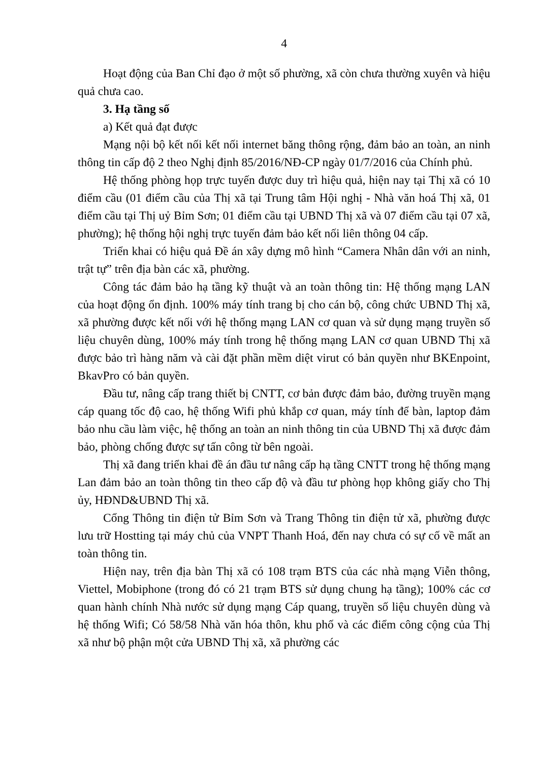4
Hoạt động của Ban Chỉ đạo ở một số phường, xã còn chưa thường xuyên và hiệu quả chưa cao.
3. Hạ tầng số
a) Kết quả đạt được
Mạng nội bộ kết nối kết nối internet băng thông rộng, đảm bảo an toàn, an ninh thông tin cấp độ 2 theo Nghị định 85/2016/NĐ-CP ngày 01/7/2016 của Chính phủ.
Hệ thống phòng họp trực tuyến được duy trì hiệu quả, hiện nay tại Thị xã có 10 điểm cầu (01 điểm cầu của Thị xã tại Trung tâm Hội nghị - Nhà văn hoá Thị xã, 01 điểm cầu tại Thị uỷ Bỉm Sơn; 01 điểm cầu tại UBND Thị xã và 07 điểm cầu tại 07 xã, phường); hệ thống hội nghị trực tuyến đảm bảo kết nối liên thông 04 cấp.
Triển khai có hiệu quả Đề án xây dựng mô hình “Camera Nhân dân với an ninh, trật tự” trên địa bàn các xã, phường.
Công tác đảm bảo hạ tầng kỹ thuật và an toàn thông tin: Hệ thống mạng LAN của hoạt động ổn định. 100% máy tính trang bị cho cán bộ, công chức UBND Thị xã, xã phường được kết nối với hệ thống mạng LAN cơ quan và sử dụng mạng truyền số liệu chuyên dùng, 100% máy tính trong hệ thống mạng LAN cơ quan UBND Thị xã được bảo trì hàng năm và cài đặt phần mềm diệt virut có bản quyền như BKEnpoint, BkavPro có bản quyền.
Đầu tư, nâng cấp trang thiết bị CNTT, cơ bản được đảm bảo, đường truyền mạng cáp quang tốc độ cao, hệ thống Wifi phủ khắp cơ quan, máy tính để bàn, laptop đảm bảo nhu cầu làm việc, hệ thống an toàn an ninh thông tin của UBND Thị xã được đảm bảo, phòng chống được sự tấn công từ bên ngoài.
Thị xã đang triển khai đề án đầu tư nâng cấp hạ tầng CNTT trong hệ thống mạng Lan đảm bảo an toàn thông tin theo cấp độ và đầu tư phòng họp không giấy cho Thị ủy, HĐND&UBND Thị xã.
Cổng Thông tin điện tử Bỉm Sơn và Trang Thông tin điện tử xã, phường được lưu trữ Hostting tại máy chủ của VNPT Thanh Hoá, đến nay chưa có sự cố về mất an toàn thông tin.
Hiện nay, trên địa bàn Thị xã có 108 trạm BTS của các nhà mạng Viễn thông, Viettel, Mobiphone (trong đó có 21 trạm BTS sử dụng chung hạ tầng); 100% các cơ quan hành chính Nhà nước sử dụng mạng Cáp quang, truyền số liệu chuyên dùng và hệ thống Wifi; Có 58/58 Nhà văn hóa thôn, khu phố và các điểm công cộng của Thị xã như bộ phận một cửa UBND Thị xã, xã phường các